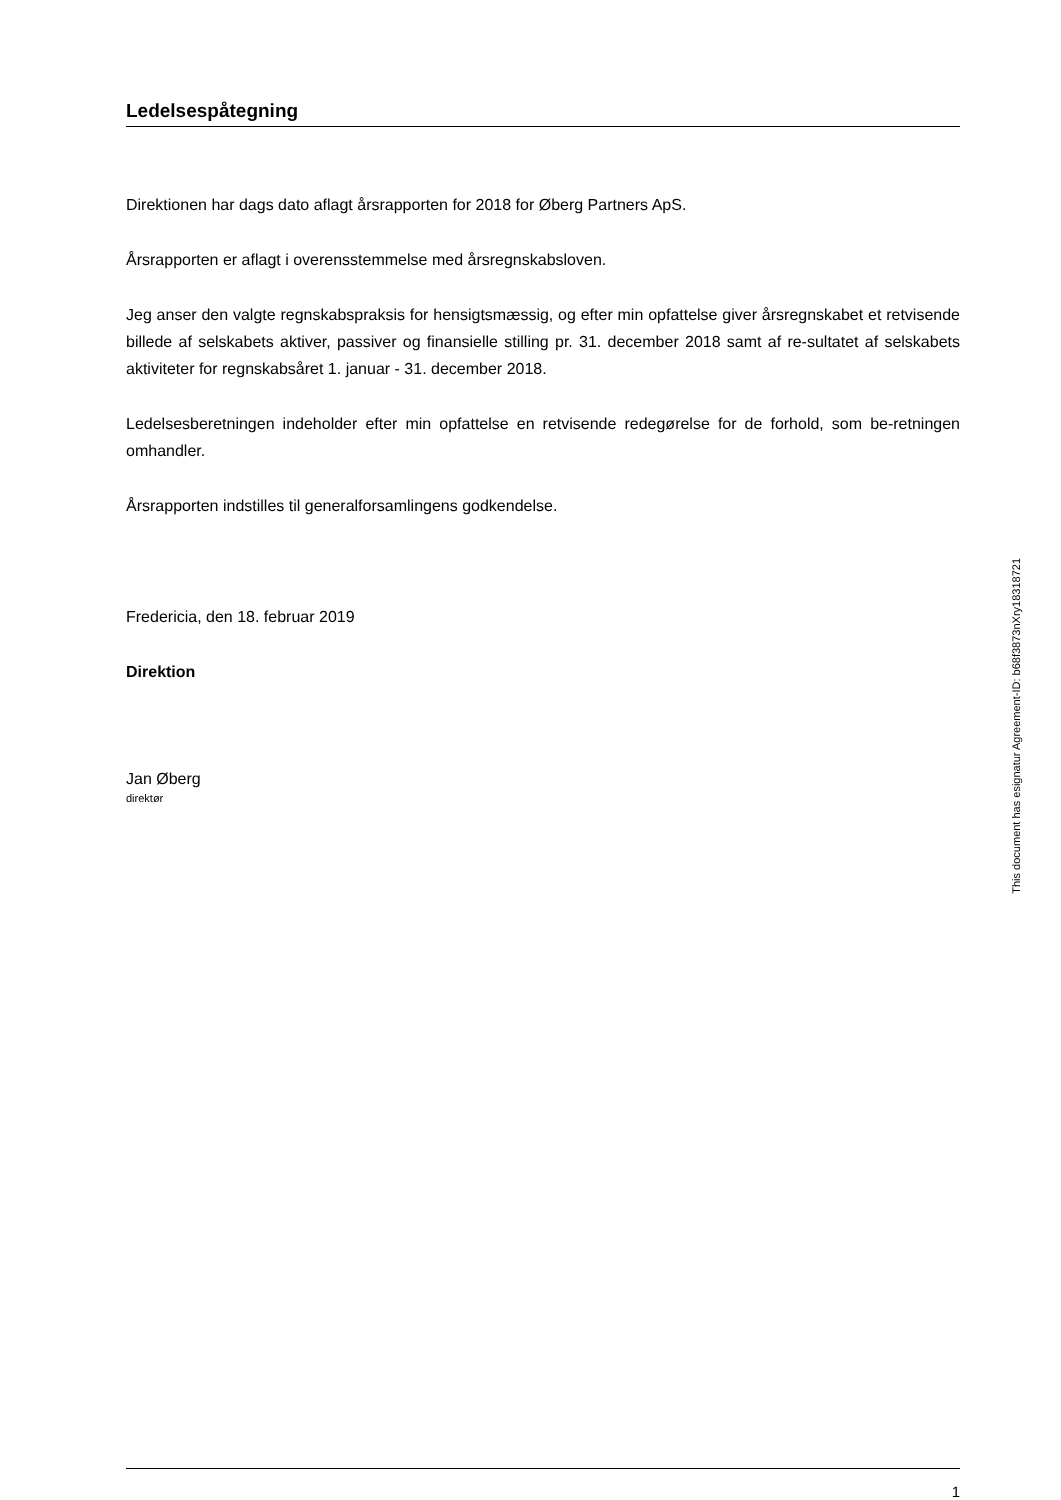Ledelsespåtegning
Direktionen har dags dato aflagt årsrapporten for 2018 for Øberg Partners ApS.
Årsrapporten er aflagt i overensstemmelse med årsregnskabsloven.
Jeg anser den valgte regnskabspraksis for hensigtsmæssig, og efter min opfattelse giver årsregnskabet et retvisende billede af selskabets aktiver, passiver og finansielle stilling pr. 31. december 2018 samt af re-sultatet af selskabets aktiviteter for regnskabsåret 1. januar - 31. december 2018.
Ledelsesberetningen indeholder efter min opfattelse en retvisende redegørelse for de forhold, som be-retningen omhandler.
Årsrapporten indstilles til generalforsamlingens godkendelse.
Fredericia, den 18. februar 2019
Direktion
Jan Øberg
direktør
1
This document has esignatur Agreement-ID: b68f3873nXry18318721